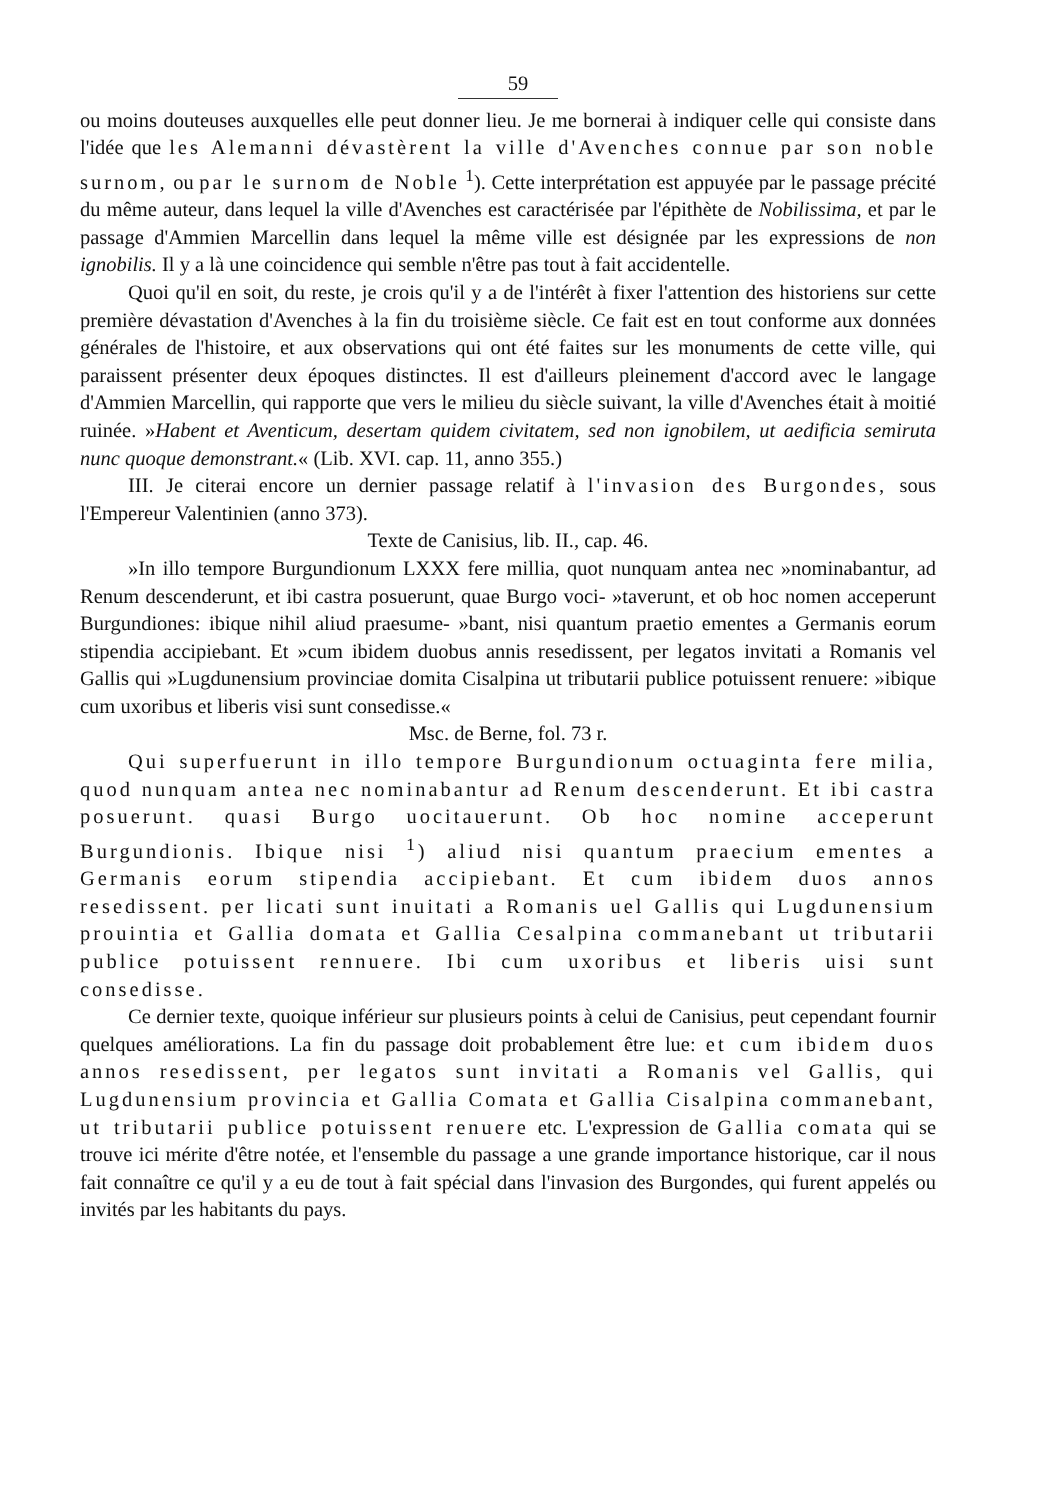59
ou moins douteuses auxquelles elle peut donner lieu. Je me bornerai à indiquer celle qui consiste dans l'idée que les Alemanni dévastèrent la ville d'Avenches connue par son noble surnom, ou par le surnom de Noble <sup>1</sup>). Cette interprétation est appuyée par le passage précité du même auteur, dans lequel la ville d'Avenches est caractérisée par l'épithète de Nobilissima, et par le passage d'Ammien Marcellin dans lequel la même ville est désignée par les expressions de non ignobilis. Il y a là une coincidence qui semble n'être pas tout à fait accidentelle.
Quoi qu'il en soit, du reste, je crois qu'il y a de l'intérêt à fixer l'attention des historiens sur cette première dévastation d'Avenches à la fin du troisième siècle. Ce fait est en tout conforme aux données générales de l'histoire, et aux observations qui ont été faites sur les monuments de cette ville, qui paraissent présenter deux époques distinctes. Il est d'ailleurs pleinement d'accord avec le langage d'Ammien Marcellin, qui rapporte que vers le milieu du siècle suivant, la ville d'Avenches était à moitié ruinée. »Habent et Aventicum, desertam quidem civitatem, sed non ignobilem, ut aedificia semiruta nunc quoque demonstrant.« (Lib. XVI. cap. 11, anno 355.)
III. Je citerai encore un dernier passage relatif à l'invasion des Burgondes, sous l'Empereur Valentinien (anno 373).
Texte de Canisius, lib. II., cap. 46.
»In illo tempore Burgundionum LXXX fere millia, quot nunquam antea nec »nominabantur, ad Renum descenderunt, et ibi castra posuerunt, quae Burgo voci- »taverunt, et ob hoc nomen acceperunt Burgundiones: ibique nihil aliud praesume- »bant, nisi quantum praetio ementes a Germanis eorum stipendia accipiebant. Et »cum ibidem duobus annis resedissent, per legatos invitati a Romanis vel Gallis qui »Lugdunensium provinciae domita Cisalpina ut tributarii publice potuissent renuere: »ibique cum uxoribus et liberis visi sunt consedisse.«
Msc. de Berne, fol. 73 r.
Qui superfuerunt in illo tempore Burgundionum octuaginta fere milia, quod nunquam antea nec nominabantur ad Renum descenderunt. Et ibi castra posuerunt. quasi Burgo uocitauerunt. Ob hoc nomine acceperunt Burgundionis. Ibique nisi <sup>1</sup>) aliud nisi quantum praecium ementes a Germanis eorum stipendia accipiebant. Et cum ibidem duos annos resedissent. per licati sunt inuitati a Romanis uel Gallis qui Lugdunensium prouintia et Gallia domata et Gallia Cesalpina commanebant ut tributarii publice potuissent rennuere. Ibi cum uxoribus et liberis uisi sunt consedisse.
Ce dernier texte, quoique inférieur sur plusieurs points à celui de Canisius, peut cependant fournir quelques améliorations. La fin du passage doit probablement être lue: et cum ibidem duos annos resedissent, per legatos sunt invitati a Romanis vel Gallis, qui Lugdunensium provincia et Gallia Comata et Gallia Cisalpina commanebant, ut tributarii publice potuissent renuere etc. L'expression de Gallia comata qui se trouve ici mérite d'être notée, et l'ensemble du passage a une grande importance historique, car il nous fait connaître ce qu'il y a eu de tout à fait spécial dans l'invasion des Burgondes, qui furent appelés ou invités par les habitants du pays.